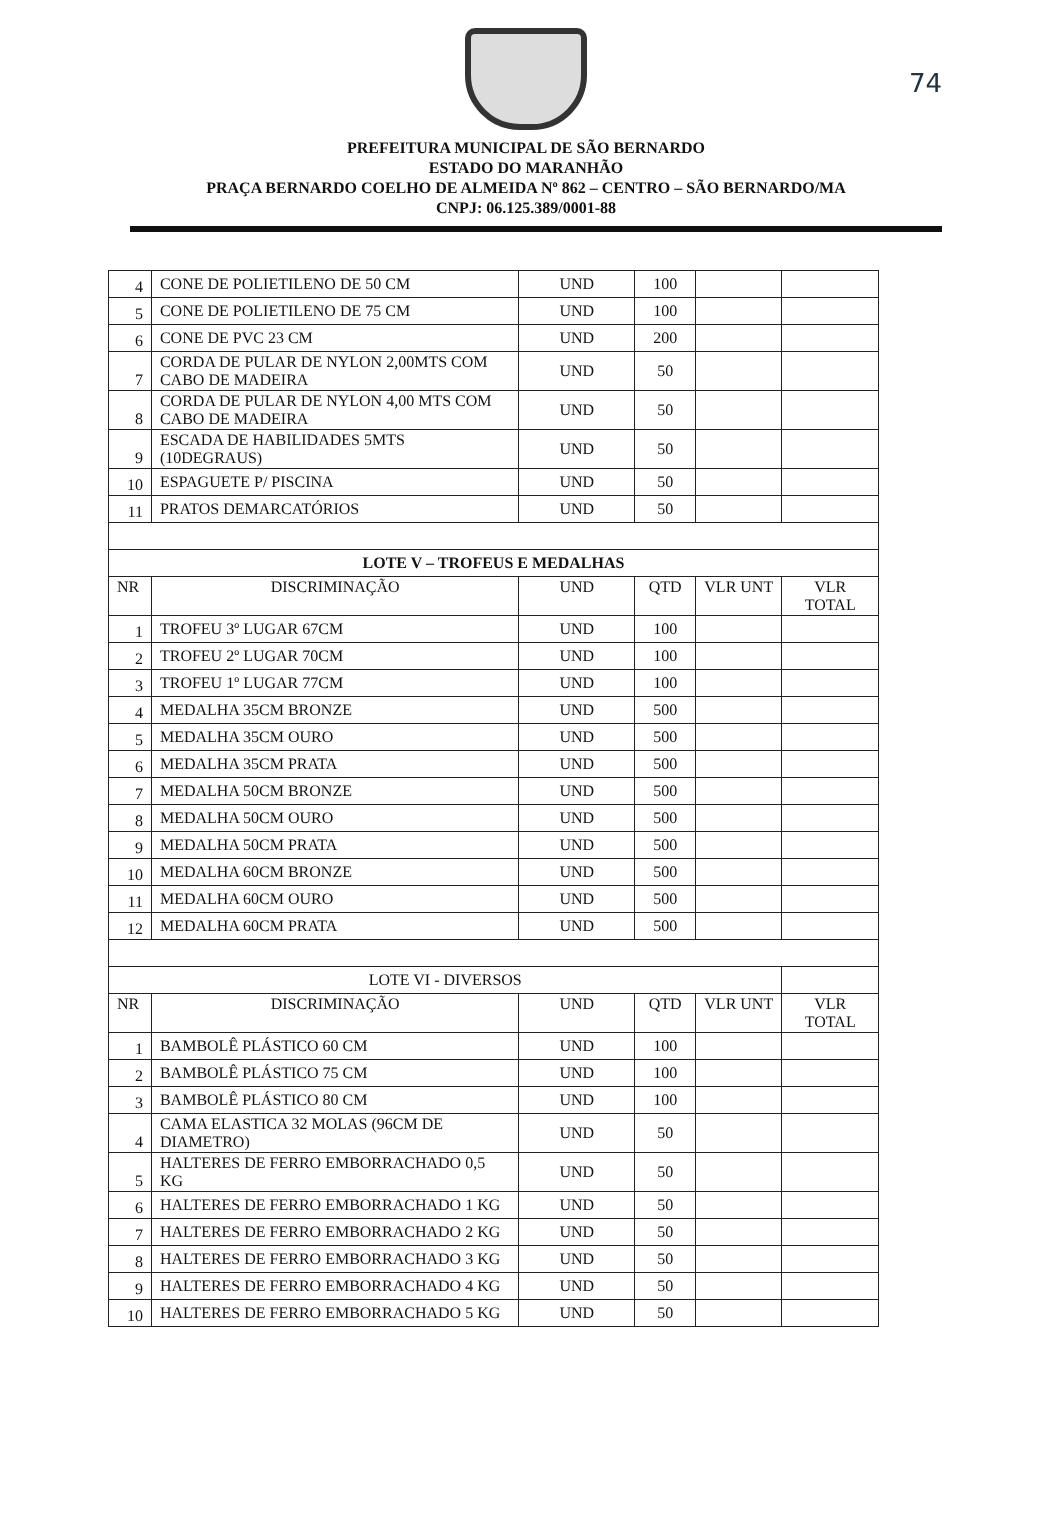74
PREFEITURA MUNICIPAL DE SÃO BERNARDO
ESTADO DO MARANHÃO
PRAÇA BERNARDO COELHO DE ALMEIDA Nº 862 – CENTRO – SÃO BERNARDO/MA
CNPJ: 06.125.389/0001-88
| 4 | CONE DE POLIETILENO DE 50 CM | UND | 100 | | |
| 5 | CONE DE POLIETILENO DE 75 CM | UND | 100 | | |
| 6 | CONE DE PVC 23 CM | UND | 200 | | |
| 7 | CORDA DE PULAR DE NYLON 2,00MTS COM CABO DE MADEIRA | UND | 50 | | |
| 8 | CORDA DE PULAR DE NYLON 4,00 MTS COM CABO DE MADEIRA | UND | 50 | | |
| 9 | ESCADA DE HABILIDADES 5MTS (10DEGRAUS) | UND | 50 | | |
| 10 | ESPAGUETE P/ PISCINA | UND | 50 | | |
| 11 | PRATOS DEMARCATÓRIOS | UND | 50 | | |
| LOTE V – TROFEUS E MEDALHAS | | | | | |
| NR | DISCRIMINAÇÃO | UND | QTD | VLR UNT | VLR TOTAL |
| 1 | TROFEU 3º LUGAR 67CM | UND | 100 | | |
| 2 | TROFEU 2º LUGAR 70CM | UND | 100 | | |
| 3 | TROFEU 1º LUGAR 77CM | UND | 100 | | |
| 4 | MEDALHA 35CM BRONZE | UND | 500 | | |
| 5 | MEDALHA 35CM OURO | UND | 500 | | |
| 6 | MEDALHA 35CM PRATA | UND | 500 | | |
| 7 | MEDALHA 50CM BRONZE | UND | 500 | | |
| 8 | MEDALHA 50CM OURO | UND | 500 | | |
| 9 | MEDALHA 50CM PRATA | UND | 500 | | |
| 10 | MEDALHA 60CM BRONZE | UND | 500 | | |
| 11 | MEDALHA 60CM OURO | UND | 500 | | |
| 12 | MEDALHA 60CM PRATA | UND | 500 | | |
| LOTE VI - DIVERSOS | | | | | |
| NR | DISCRIMINAÇÃO | UND | QTD | VLR UNT | VLR TOTAL |
| 1 | BAMBOLÊ PLÁSTICO 60 CM | UND | 100 | | |
| 2 | BAMBOLÊ PLÁSTICO 75 CM | UND | 100 | | |
| 3 | BAMBOLÊ PLÁSTICO 80 CM | UND | 100 | | |
| 4 | CAMA ELASTICA 32 MOLAS (96CM DE DIAMETRO) | UND | 50 | | |
| 5 | HALTERES DE FERRO EMBORRACHADO 0,5 KG | UND | 50 | | |
| 6 | HALTERES DE FERRO EMBORRACHADO 1 KG | UND | 50 | | |
| 7 | HALTERES DE FERRO EMBORRACHADO 2 KG | UND | 50 | | |
| 8 | HALTERES DE FERRO EMBORRACHADO 3 KG | UND | 50 | | |
| 9 | HALTERES DE FERRO EMBORRACHADO 4 KG | UND | 50 | | |
| 10 | HALTERES DE FERRO EMBORRACHADO 5 KG | UND | 50 | | |